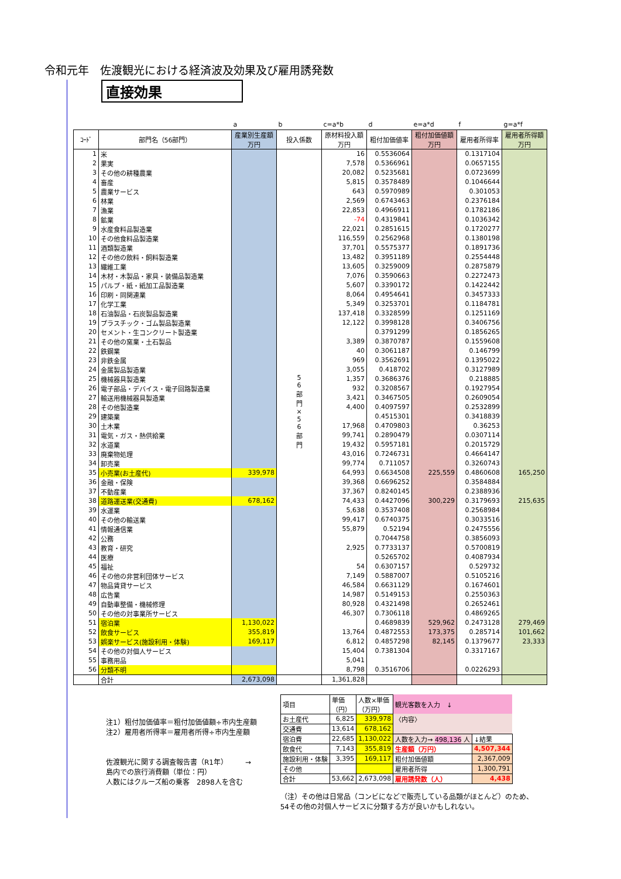令和元年　佐渡観光における経済波及効果及び雇用誘発数
直接効果
| | | a | b | c=a*b | d | e=a*d | f | g=a*f |
| ｺｰﾄﾞ | 部門名（56部門） | 産業別生産額 万円 | 投入係数 | 原材料投入額 万円 | 粗付加価値率 | 粗付加価値額 万円 | 雇用者所得率 | 雇用者所得額 万円 |
| 1 | 米 | | 5 6 部 門 × 5 6 部 門 | 16 | 0.5536064 | | 0.1317104 | |
| 2 | 果実 | | | 7,578 | 0.5366961 | | 0.0657155 | |
| 3 | その他の耕種農業 | | | 20,082 | 0.5235681 | | 0.0723699 | |
| 4 | 畜産 | | | 5,815 | 0.3578489 | | 0.1046644 | |
| 5 | 農業サービス | | | 643 | 0.5970989 | | 0.301053 | |
| 6 | 林業 | | | 2,569 | 0.6743463 | | 0.2376184 | |
| 7 | 漁業 | | | 22,853 | 0.4966911 | | 0.1782186 | |
| 8 | 鉱業 | | | -74 | 0.4319841 | | 0.1036342 | |
| 9 | 水産食料品製造業 | | | 22,021 | 0.2851615 | | 0.1720277 | |
| 10 | その他食料品製造業 | | | 116,559 | 0.2562968 | | 0.1380198 | |
| 11 | 酒類製造業 | | | 37,701 | 0.5575377 | | 0.1891736 | |
| 12 | その他の飲料・飼料製造業 | | | 13,482 | 0.3951189 | | 0.2554448 | |
| 13 | 繊維工業 | | | 13,605 | 0.3259009 | | 0.2875879 | |
| 14 | 木材・木製品・家具・装備品製造業 | | | 7,076 | 0.3590663 | | 0.2272473 | |
| 15 | パルプ・紙・紙加工品製造業 | | | 5,607 | 0.3390172 | | 0.1422442 | |
| 16 | 印刷・同関連業 | | | 8,064 | 0.4954641 | | 0.3457333 | |
| 17 | 化学工業 | | | 5,349 | 0.3253701 | | 0.1184781 | |
| 18 | 石油製品・石炭製品製造業 | | | 137,418 | 0.3328599 | | 0.1251169 | |
| 19 | プラスチック・ゴム製品製造業 | | | 12,122 | 0.3998128 | | 0.3406756 | |
| 20 | セメント・生コンクリート製造業 | | | | 0.3791299 | | 0.1856265 | |
| 21 | その他の窯業・土石製品 | | | 3,389 | 0.3870787 | | 0.1559608 | |
| 22 | 鉄鋼業 | | | 40 | 0.3061187 | | 0.146799 | |
| 23 | 非鉄金属 | | | 969 | 0.3562691 | | 0.1395022 | |
| 24 | 金属製品製造業 | | | 3,055 | 0.418702 | | 0.3127989 | |
| 25 | 機械器具製造業 | | | 1,357 | 0.3686376 | | 0.218885 | |
| 26 | 電子部品・デバイス・電子回路製造業 | | | 932 | 0.3208567 | | 0.1927954 | |
| 27 | 輸送用機械器具製造業 | | | 3,421 | 0.3467505 | | 0.2609054 | |
| 28 | その他製造業 | | | 4,400 | 0.4097597 | | 0.2532899 | |
| 29 | 建築業 | | | | 0.4515301 | | 0.3418839 | |
| 30 | 土木業 | | | 17,968 | 0.4709803 | | 0.36253 | |
| 31 | 電気・ガス・熱供給業 | | | 99,741 | 0.2890479 | | 0.0307114 | |
| 32 | 水道業 | | | 19,432 | 0.5957181 | | 0.2015729 | |
| 33 | 廃棄物処理 | | | 43,016 | 0.7246731 | | 0.4664147 | |
| 34 | 卸売業 | | | 99,774 | 0.711057 | | 0.3260743 | |
| 35 | 小売業(お土産代) | 339,978 | | 64,993 | 0.6634508 | 225,559 | 0.4860608 | 165,250 |
| 36 | 金融・保険 | | | 39,368 | 0.6696252 | | 0.3584884 | |
| 37 | 不動産業 | | | 37,367 | 0.8240145 | | 0.2388936 | |
| 38 | 道路運送業(交通費) | 678,162 | | 74,433 | 0.4427096 | 300,229 | 0.3179693 | 215,635 |
| 39 | 水運業 | | | 5,638 | 0.3537408 | | 0.2568984 | |
| 40 | その他の輸送業 | | | 99,417 | 0.6740375 | | 0.3033516 | |
| 41 | 情報通信業 | | | 55,879 | 0.52194 | | 0.2475556 | |
| 42 | 公務 | | | | 0.7044758 | | 0.3856093 | |
| 43 | 教育・研究 | | | 2,925 | 0.7733137 | | 0.5700819 | |
| 44 | 医療 | | | | 0.5265702 | | 0.4087934 | |
| 45 | 福祉 | | | 54 | 0.6307157 | | 0.529732 | |
| 46 | その他の非営利団体サービス | | | 7,149 | 0.5887007 | | 0.5105216 | |
| 47 | 物品賃貸サービス | | | 46,584 | 0.6631129 | | 0.1674601 | |
| 48 | 広告業 | | | 14,987 | 0.5149153 | | 0.2550363 | |
| 49 | 自動車整備・機械修理 | | | 80,928 | 0.4321498 | | 0.2652461 | |
| 50 | その他の対事業所サービス | | | 46,307 | 0.7306118 | | 0.4869265 | |
| 51 | 宿泊業 | 1,130,022 | | | 0.4689839 | 529,962 | 0.2473128 | 279,469 |
| 52 | 飲食サービス | 355,819 | | 13,764 | 0.4872553 | 173,375 | 0.285714 | 101,662 |
| 53 | 娯楽サービス(施設利用・体験) | 169,117 | | 6,812 | 0.4857298 | 82,145 | 0.1379677 | 23,333 |
| 54 | その他の対個人サービス | | | 15,404 | 0.7381304 | | 0.3317167 | |
| 55 | 事務用品 | | | 5,041 | | | | |
| 56 | 分類不明 | | | 8,798 | 0.3516706 | | 0.0226293 | |
| | 合計 | 2,673,098 | | 1,361,828 | | | | |
注1）粗付加価値率＝粗付加価値額÷市内生産額
注2）雇用者所得率＝雇用者所得÷市内生産額
佐渡観光に関する調査報告書（R1年）　　　→
島内での旅行消費額（単位：円）
人数にはクルーズ船の乗客　2898人を含む
| 項目 | 単価 （円） | 人数×単価 （万円） | 観光客数を入力 ↓ | |
| お土産代 | 6,825 | 339,978 | 〈内容〉 | |
| 交通費 | 13,614 | 678,162 | | |
| 宿泊費 | 22,685 | 1,130,022 | 人数を入力→ 498,136 人 | ↓結果 |
| 飲食代 | 7,143 | 355,819 | 生産額（万円） | 4,507,344 |
| 施設利用・体験 | 3,395 | 169,117 | 粗付加価値額 | 2,367,009 |
| その他 | | | 雇用者所得 | 1,300,791 |
| 合計 | 53,662 | 2,673,098 | 雇用誘発数（人） | 4,438 |
（注）その他は日常品（コンビになどで販売している品類がほとんど）のため、
54その他の対個人サービスに分類する方が良いかもしれない。